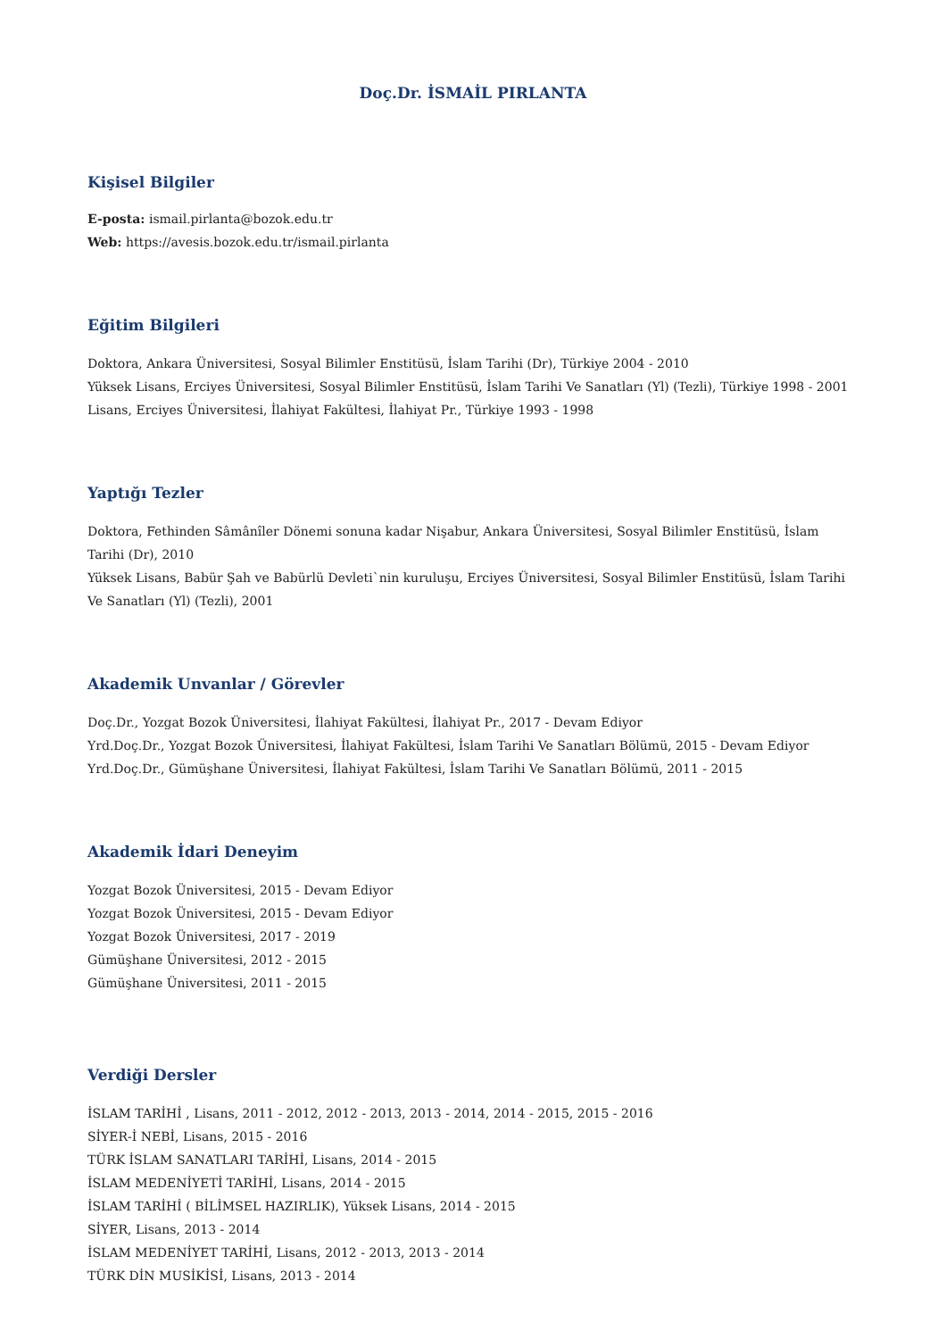Doç.Dr. İSMAİL PIRLANTA
Kişisel Bilgiler
E-posta: ismail.pirlanta@bozok.edu.tr
Web: https://avesis.bozok.edu.tr/ismail.pirlanta
Eğitim Bilgileri
Doktora, Ankara Üniversitesi, Sosyal Bilimler Enstitüsü, İslam Tarihi (Dr), Türkiye 2004 - 2010
Yüksek Lisans, Erciyes Üniversitesi, Sosyal Bilimler Enstitüsü, İslam Tarihi Ve Sanatları (Yl) (Tezli), Türkiye 1998 - 2001
Lisans, Erciyes Üniversitesi, İlahiyat Fakültesi, İlahiyat Pr., Türkiye 1993 - 1998
Yaptığı Tezler
Doktora, Fethinden Sâmânîler Dönemi sonuna kadar Nişabur, Ankara Üniversitesi, Sosyal Bilimler Enstitüsü, İslam Tarihi (Dr), 2010
Yüksek Lisans, Babür Şah ve Babürlü Devleti`nin kuruluşu, Erciyes Üniversitesi, Sosyal Bilimler Enstitüsü, İslam Tarihi Ve Sanatları (Yl) (Tezli), 2001
Akademik Unvanlar / Görevler
Doç.Dr., Yozgat Bozok Üniversitesi, İlahiyat Fakültesi, İlahiyat Pr., 2017 - Devam Ediyor
Yrd.Doç.Dr., Yozgat Bozok Üniversitesi, İlahiyat Fakültesi, İslam Tarihi Ve Sanatları Bölümü, 2015 - Devam Ediyor
Yrd.Doç.Dr., Gümüşhane Üniversitesi, İlahiyat Fakültesi, İslam Tarihi Ve Sanatları Bölümü, 2011 - 2015
Akademik İdari Deneyim
Yozgat Bozok Üniversitesi, 2015 - Devam Ediyor
Yozgat Bozok Üniversitesi, 2015 - Devam Ediyor
Yozgat Bozok Üniversitesi, 2017 - 2019
Gümüşhane Üniversitesi, 2012 - 2015
Gümüşhane Üniversitesi, 2011 - 2015
Verdiği Dersler
İSLAM TARİHİ , Lisans, 2011 - 2012, 2012 - 2013, 2013 - 2014, 2014 - 2015, 2015 - 2016
SİYER-İ NEBİ, Lisans, 2015 - 2016
TÜRK İSLAM SANATLARI TARİHİ, Lisans, 2014 - 2015
İSLAM MEDENİYETİ TARİHİ, Lisans, 2014 - 2015
İSLAM TARİHİ ( BİLİMSEL HAZIRLIK), Yüksek Lisans, 2014 - 2015
SİYER, Lisans, 2013 - 2014
İSLAM MEDENİYET TARİHİ, Lisans, 2012 - 2013, 2013 - 2014
TÜRK DİN MUSİKİSİ, Lisans, 2013 - 2014